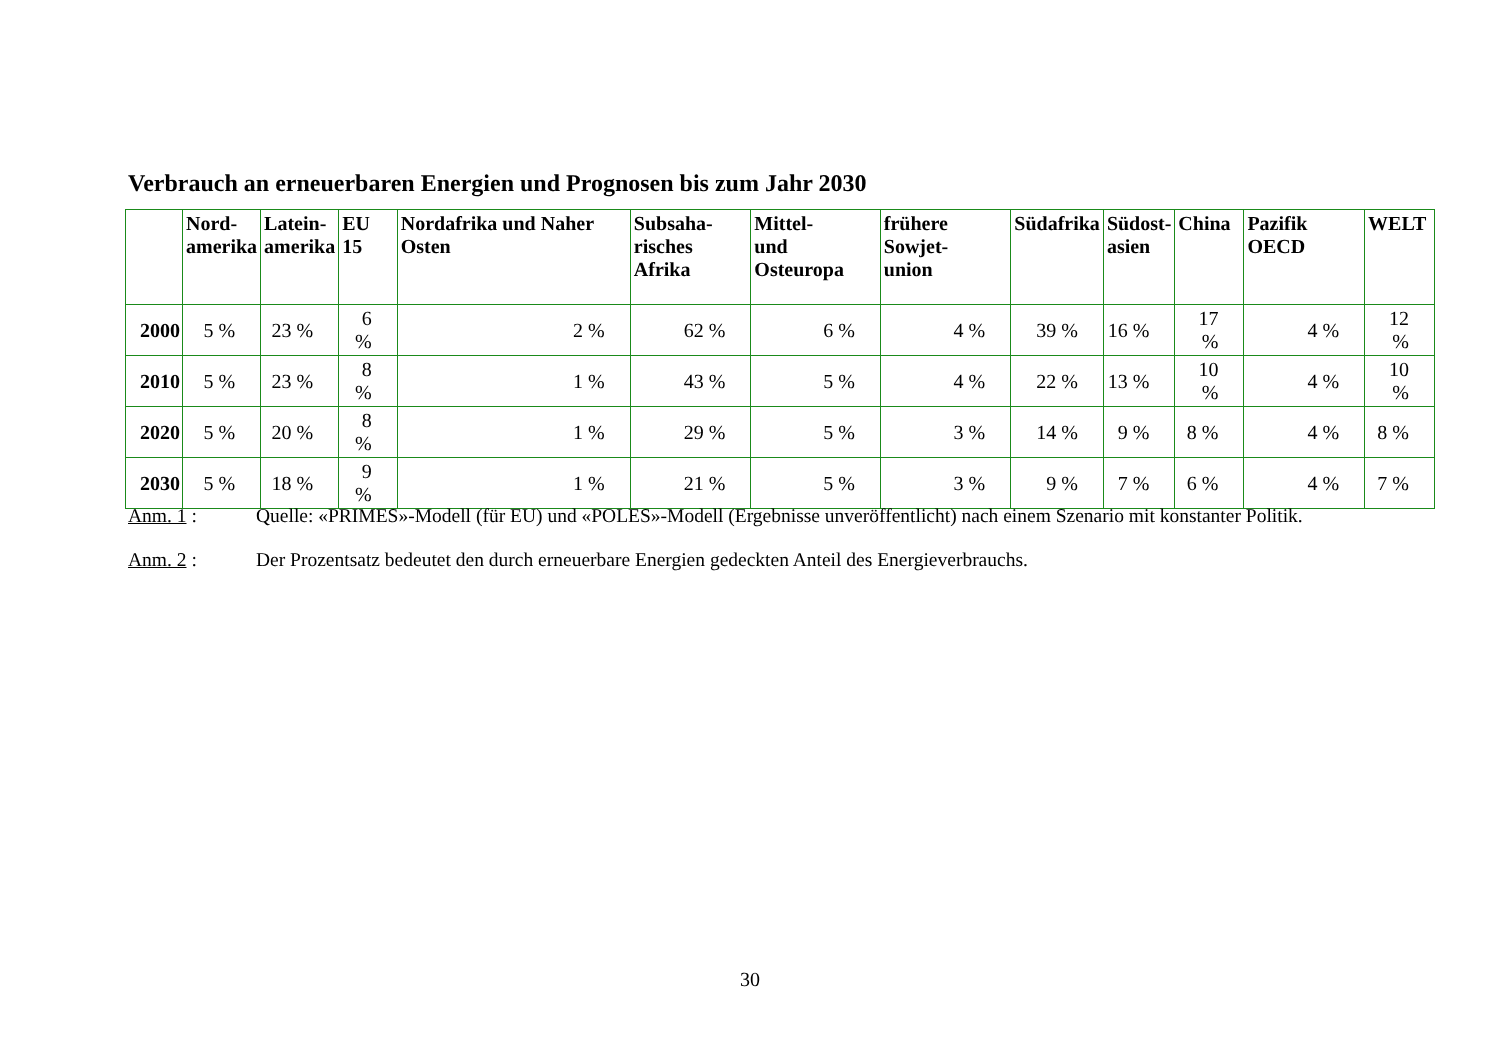Verbrauch an erneuerbaren Energien und Prognosen bis zum Jahr 2030
| | Nord- amerika | Latein- amerika | EU 15 | Nordafrika und Naher Osten | Subsaha- risches Afrika | Mittel- und Osteuropa | frühere Sowjet- union | Südafrika | Südost- asien | China | Pazifik OECD | WELT |
| --- | --- | --- | --- | --- | --- | --- | --- | --- | --- | --- | --- | --- |
| 2000 | 5 % | 23 % | 6 % | 2 % | 62 % | 6 % | 4 % | 39 % | 16 % | 17 % | 4 % | 12 % |
| 2010 | 5 % | 23 % | 8 % | 1 % | 43 % | 5 % | 4 % | 22 % | 13 % | 10 % | 4 % | 10 % |
| 2020 | 5 % | 20 % | 8 % | 1 % | 29 % | 5 % | 3 % | 14 % | 9 % | 8 % | 4 % | 8 % |
| 2030 | 5 % | 18 % | 9 % | 1 % | 21 % | 5 % | 3 % | 9 % | 7 % | 6 % | 4 % | 7 % |
Anm. 1 : Quelle: «PRIMES»-Modell (für EU) und «POLES»-Modell (Ergebnisse unveröffentlicht) nach einem Szenario mit konstanter Politik.
Anm. 2 : Der Prozentsatz bedeutet den durch erneuerbare Energien gedeckten Anteil des Energieverbrauchs.
30